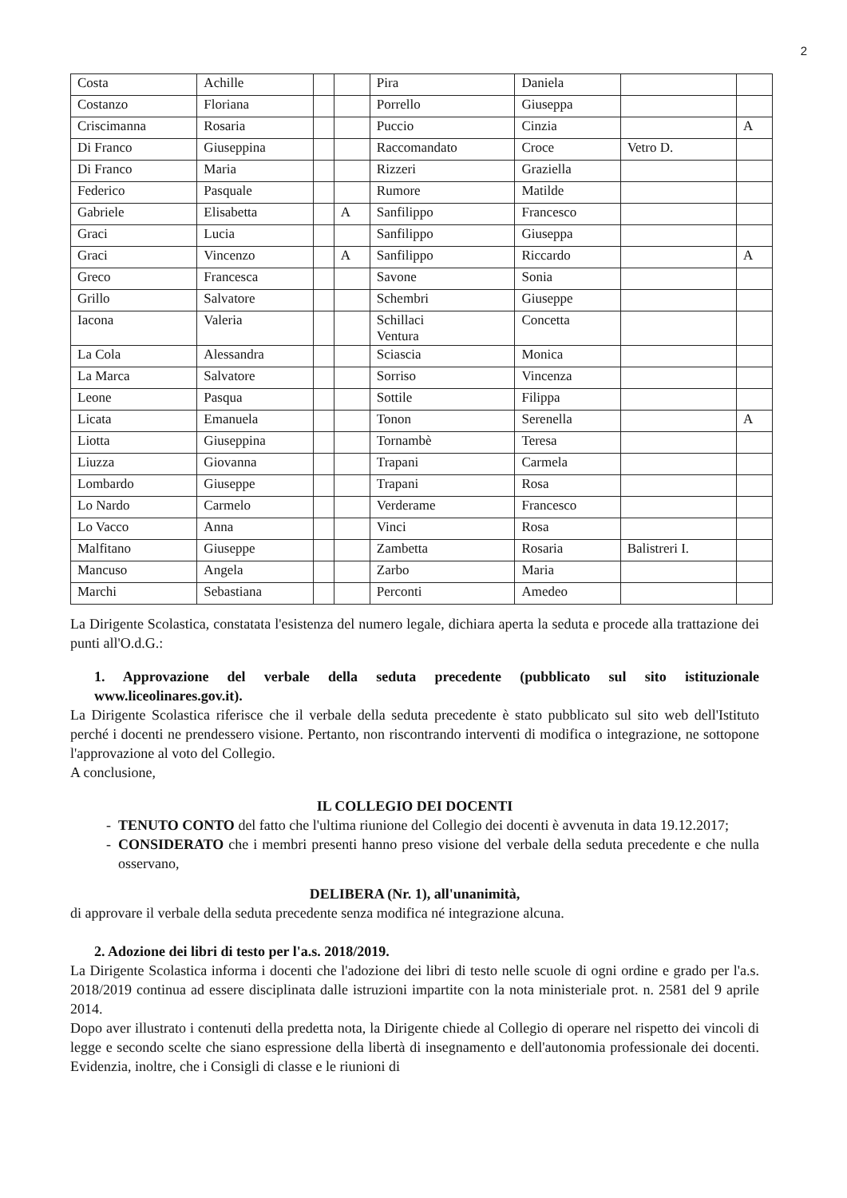2
| Costa | Achille | | | Pira | Daniela | | |
| Costanzo | Floriana | | | Porrello | Giuseppa | | |
| Criscimanna | Rosaria | | | Puccio | Cinzia | | A |
| Di Franco | Giuseppina | | | Raccomandato | Croce | Vetro D. | |
| Di Franco | Maria | | | Rizzeri | Graziella | | |
| Federico | Pasquale | | | Rumore | Matilde | | |
| Gabriele | Elisabetta | | A | Sanfilippo | Francesco | | |
| Graci | Lucia | | | Sanfilippo | Giuseppa | | |
| Graci | Vincenzo | | A | Sanfilippo | Riccardo | | A |
| Greco | Francesca | | | Savone | Sonia | | |
| Grillo | Salvatore | | | Schembri | Giuseppe | | |
| Iacona | Valeria | | | Schillaci Ventura | Concetta | | |
| La Cola | Alessandra | | | Sciascia | Monica | | |
| La Marca | Salvatore | | | Sorriso | Vincenza | | |
| Leone | Pasqua | | | Sottile | Filippa | | |
| Licata | Emanuela | | | Tonon | Serenella | | A |
| Liotta | Giuseppina | | | Tornambè | Teresa | | |
| Liuzza | Giovanna | | | Trapani | Carmela | | |
| Lombardo | Giuseppe | | | Trapani | Rosa | | |
| Lo Nardo | Carmelo | | | Verderame | Francesco | | |
| Lo Vacco | Anna | | | Vinci | Rosa | | |
| Malfitano | Giuseppe | | | Zambetta | Rosaria | Balistreri I. | |
| Mancuso | Angela | | | Zarbo | Maria | | |
| Marchi | Sebastiana | | | Perconti | Amedeo | | |
La Dirigente Scolastica, constatata l'esistenza del numero legale, dichiara aperta la seduta e procede alla trattazione dei punti all'O.d.G.:
1. Approvazione del verbale della seduta precedente (pubblicato sul sito istituzionale www.liceolinares.gov.it).
La Dirigente Scolastica riferisce che il verbale della seduta precedente è stato pubblicato sul sito web dell'Istituto perché i docenti ne prendessero visione. Pertanto, non riscontrando interventi di modifica o integrazione, ne sottopone l'approvazione al voto del Collegio.
A conclusione,
IL COLLEGIO DEI DOCENTI
TENUTO CONTO del fatto che l'ultima riunione del Collegio dei docenti è avvenuta in data 19.12.2017;
CONSIDERATO che i membri presenti hanno preso visione del verbale della seduta precedente e che nulla osservano,
DELIBERA (Nr. 1), all'unanimità,
di approvare il verbale della seduta precedente senza modifica né integrazione alcuna.
2. Adozione dei libri di testo per l'a.s. 2018/2019.
La Dirigente Scolastica informa i docenti che l'adozione dei libri di testo nelle scuole di ogni ordine e grado per l'a.s. 2018/2019 continua ad essere disciplinata dalle istruzioni impartite con la nota ministeriale prot. n. 2581 del 9 aprile 2014.
Dopo aver illustrato i contenuti della predetta nota, la Dirigente chiede al Collegio di operare nel rispetto dei vincoli di legge e secondo scelte che siano espressione della libertà di insegnamento e dell'autonomia professionale dei docenti. Evidenzia, inoltre, che i Consigli di classe e le riunioni di